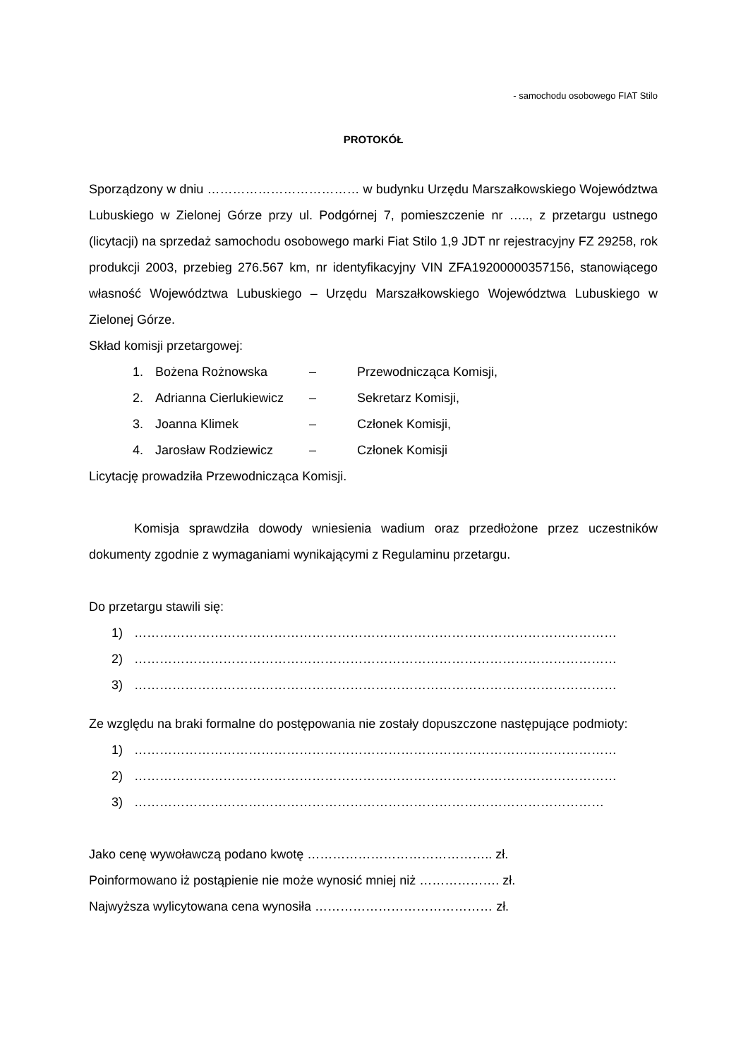- samochodu osobowego FIAT Stilo
PROTOKÓŁ
Sporządzony w dniu ……………………………… w budynku Urzędu Marszałkowskiego Województwa Lubuskiego w Zielonej Górze przy ul. Podgórnej 7, pomieszczenie nr ….., z przetargu ustnego (licytacji) na sprzedaż samochodu osobowego marki Fiat Stilo 1,9 JDT nr rejestracyjny FZ 29258, rok produkcji 2003, przebieg 276.567 km, nr identyfikacyjny VIN ZFA19200000357156, stanowiącego własność Województwa Lubuskiego – Urzędu Marszałkowskiego Województwa Lubuskiego w Zielonej Górze.
Skład komisji przetargowej:
1. Bożena Rożnowska – Przewodnicząca Komisji,
2. Adrianna Cierlukiewicz – Sekretarz Komisji,
3. Joanna Klimek – Członek Komisji,
4. Jarosław Rodziewicz – Członek Komisji
Licytację prowadziła Przewodnicząca Komisji.
Komisja sprawdziła dowody wniesienia wadium oraz przedłożone przez uczestników dokumenty zgodnie z wymaganiami wynikającymi z Regulaminu przetargu.
Do przetargu stawili się:
1) ……………………………………………………………………………………………………
2) ……………………………………………………………………………………………………
3) ……………………………………………………………………………………………………
Ze względu na braki formalne do postępowania nie zostały dopuszczone następujące podmioty:
1) ……………………………………………………………………………………………………
2) ……………………………………………………………………………………………………
3) …………………………………………………………………………………………………
Jako cenę wywoławczą podano kwotę …………………………………….. zł.
Poinformowano iż postąpienie nie może wynosić mniej niż ………………. zł.
Najwyższa wylicytowana cena wynosiła …………………………………… zł.